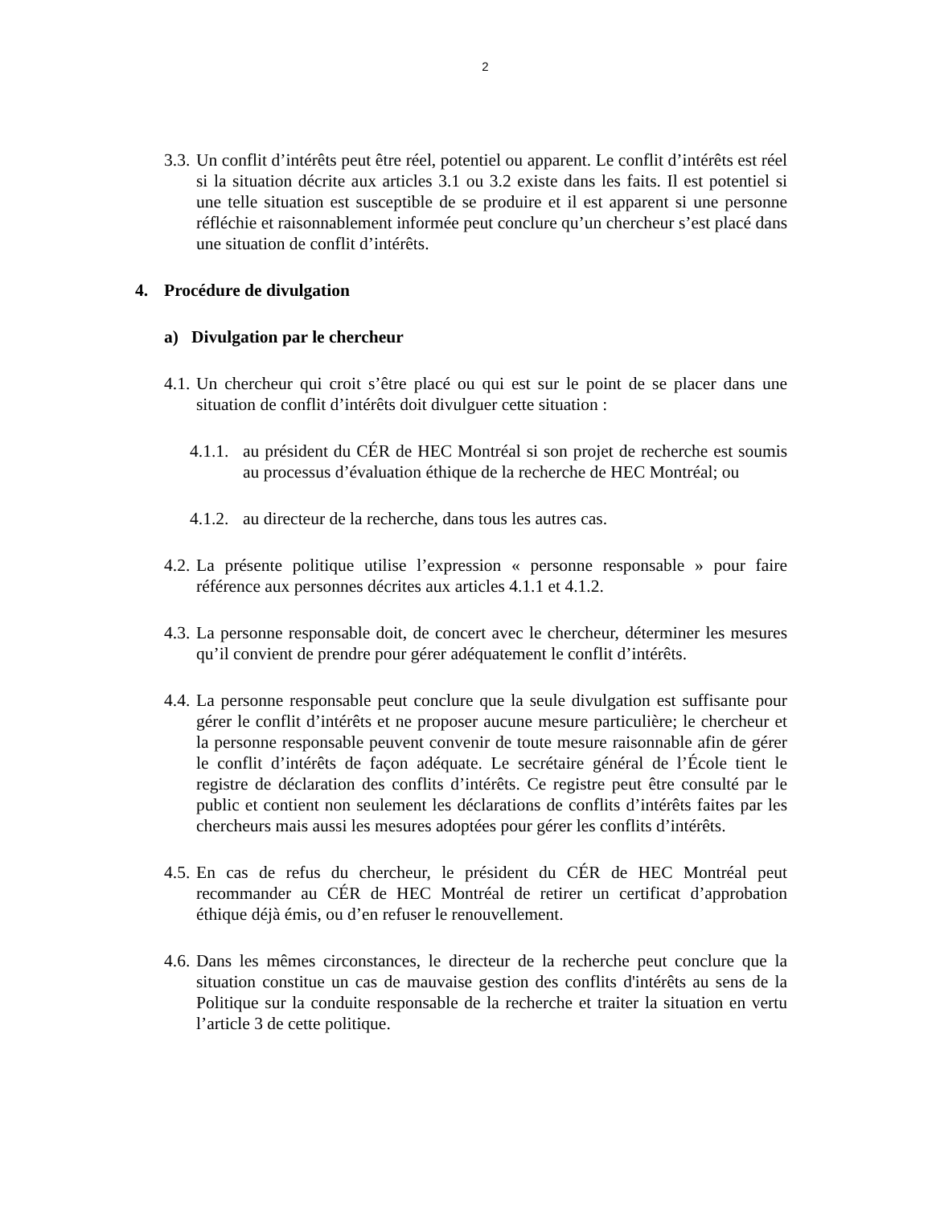2
3.3. Un conflit d’intérêts peut être réel, potentiel ou apparent. Le conflit d’intérêts est réel si la situation décrite aux articles 3.1 ou 3.2 existe dans les faits. Il est potentiel si une telle situation est susceptible de se produire et il est apparent si une personne réfléchie et raisonnablement informée peut conclure qu’un chercheur s’est placé dans une situation de conflit d’intérêts.
4. Procédure de divulgation
a) Divulgation par le chercheur
4.1. Un chercheur qui croit s’être placé ou qui est sur le point de se placer dans une situation de conflit d’intérêts doit divulguer cette situation :
4.1.1. au président du CÉR de HEC Montréal si son projet de recherche est soumis au processus d’évaluation éthique de la recherche de HEC Montréal; ou
4.1.2. au directeur de la recherche, dans tous les autres cas.
4.2. La présente politique utilise l’expression « personne responsable » pour faire référence aux personnes décrites aux articles 4.1.1 et 4.1.2.
4.3. La personne responsable doit, de concert avec le chercheur, déterminer les mesures qu’il convient de prendre pour gérer adéquatement le conflit d’intérêts.
4.4. La personne responsable peut conclure que la seule divulgation est suffisante pour gérer le conflit d’intérêts et ne proposer aucune mesure particulière; le chercheur et la personne responsable peuvent convenir de toute mesure raisonnable afin de gérer le conflit d’intérêts de façon adéquate. Le secrétaire général de l’École tient le registre de déclaration des conflits d’intérêts. Ce registre peut être consulté par le public et contient non seulement les déclarations de conflits d’intérêts faites par les chercheurs mais aussi les mesures adoptées pour gérer les conflits d’intérêts.
4.5. En cas de refus du chercheur, le président du CÉR de HEC Montréal peut recommander au CÉR de HEC Montréal de retirer un certificat d’approbation éthique déjà émis, ou d’en refuser le renouvellement.
4.6. Dans les mêmes circonstances, le directeur de la recherche peut conclure que la situation constitue un cas de mauvaise gestion des conflits d'intérêts au sens de la Politique sur la conduite responsable de la recherche et traiter la situation en vertu l’article 3 de cette politique.